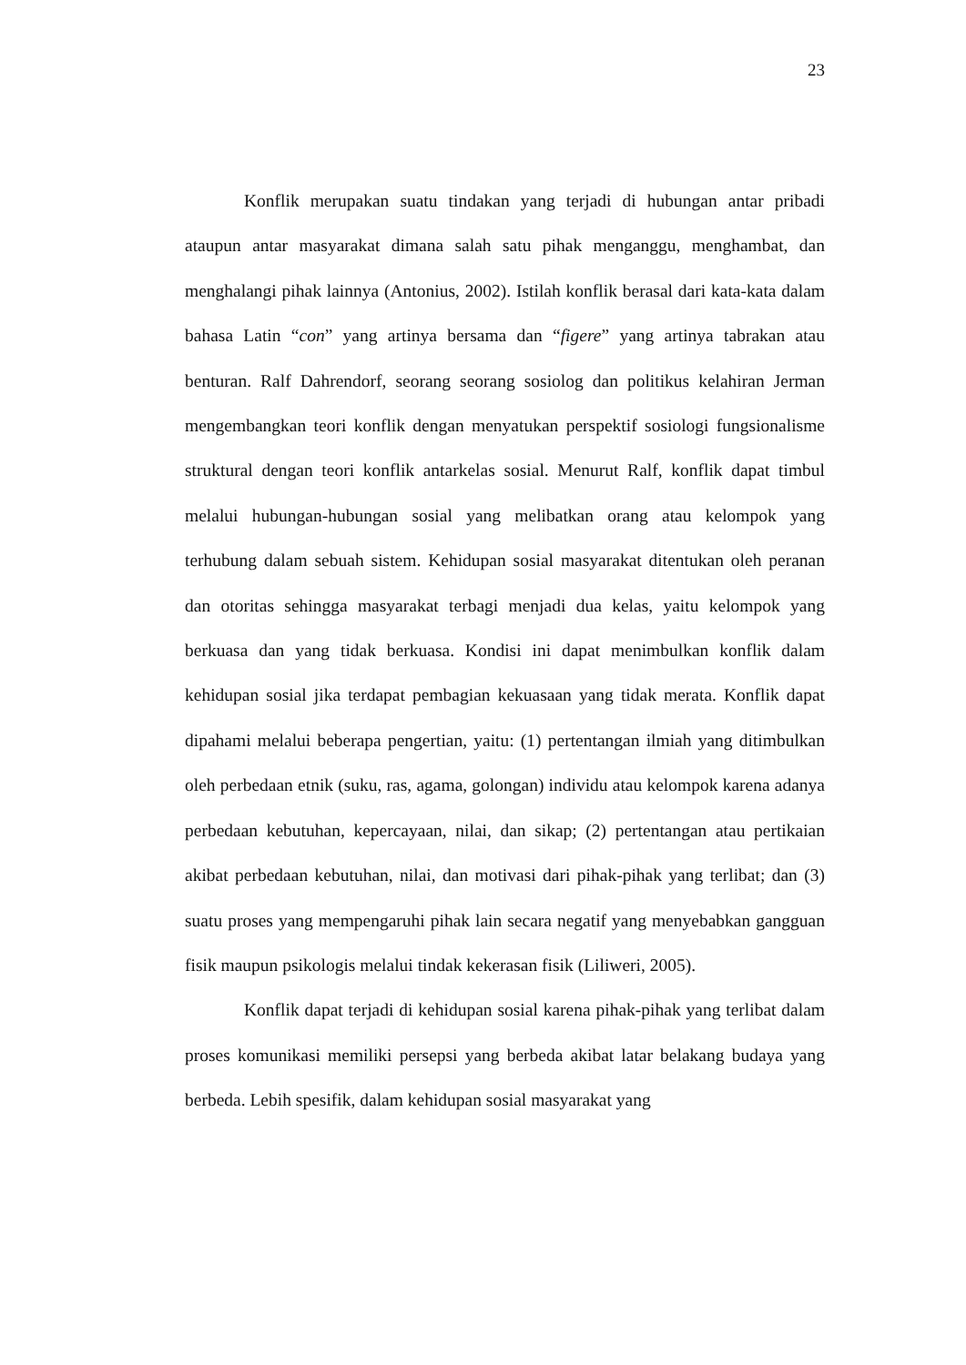23
Konflik merupakan suatu tindakan yang terjadi di hubungan antar pribadi ataupun antar masyarakat dimana salah satu pihak menganggu, menghambat, dan menghalangi pihak lainnya (Antonius, 2002). Istilah konflik berasal dari kata-kata dalam bahasa Latin “con” yang artinya bersama dan “figere” yang artinya tabrakan atau benturan. Ralf Dahrendorf, seorang seorang sosiolog dan politikus kelahiran Jerman mengembangkan teori konflik dengan menyatukan perspektif sosiologi fungsionalisme struktural dengan teori konflik antarkelas sosial. Menurut Ralf, konflik dapat timbul melalui hubungan-hubungan sosial yang melibatkan orang atau kelompok yang terhubung dalam sebuah sistem. Kehidupan sosial masyarakat ditentukan oleh peranan dan otoritas sehingga masyarakat terbagi menjadi dua kelas, yaitu kelompok yang berkuasa dan yang tidak berkuasa. Kondisi ini dapat menimbulkan konflik dalam kehidupan sosial jika terdapat pembagian kekuasaan yang tidak merata. Konflik dapat dipahami melalui beberapa pengertian, yaitu: (1) pertentangan ilmiah yang ditimbulkan oleh perbedaan etnik (suku, ras, agama, golongan) individu atau kelompok karena adanya perbedaan kebutuhan, kepercayaan, nilai, dan sikap; (2) pertentangan atau pertikaian akibat perbedaan kebutuhan, nilai, dan motivasi dari pihak-pihak yang terlibat; dan (3) suatu proses yang mempengaruhi pihak lain secara negatif yang menyebabkan gangguan fisik maupun psikologis melalui tindak kekerasan fisik (Liliweri, 2005).
Konflik dapat terjadi di kehidupan sosial karena pihak-pihak yang terlibat dalam proses komunikasi memiliki persepsi yang berbeda akibat latar belakang budaya yang berbeda. Lebih spesifik, dalam kehidupan sosial masyarakat yang